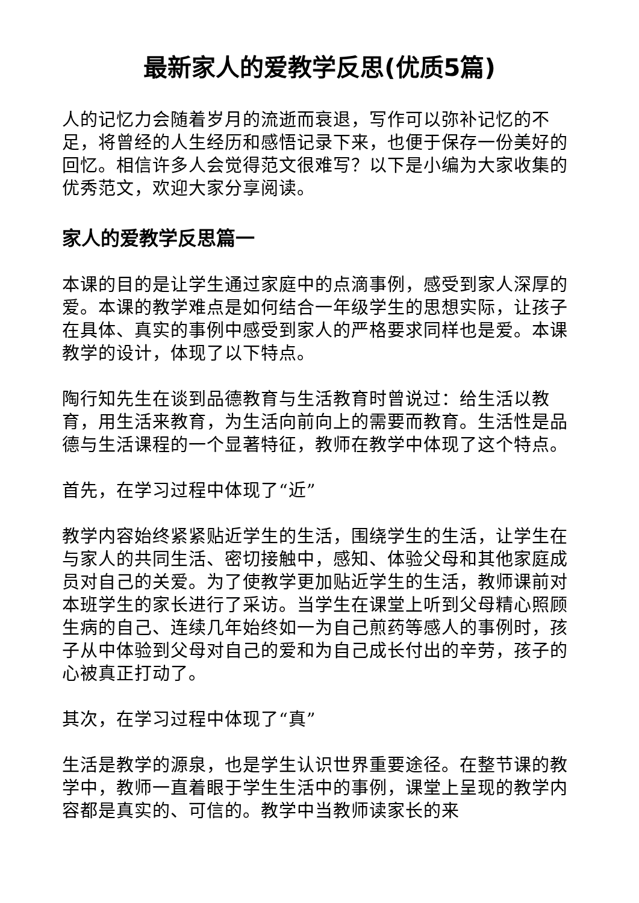最新家人的爱教学反思(优质5篇)
人的记忆力会随着岁月的流逝而衰退，写作可以弥补记忆的不足，将曾经的人生经历和感悟记录下来，也便于保存一份美好的回忆。相信许多人会觉得范文很难写？以下是小编为大家收集的优秀范文，欢迎大家分享阅读。
家人的爱教学反思篇一
本课的目的是让学生通过家庭中的点滴事例，感受到家人深厚的爱。本课的教学难点是如何结合一年级学生的思想实际，让孩子在具体、真实的事例中感受到家人的严格要求同样也是爱。本课教学的设计，体现了以下特点。
陶行知先生在谈到品德教育与生活教育时曾说过：给生活以教育，用生活来教育，为生活向前向上的需要而教育。生活性是品德与生活课程的一个显著特征，教师在教学中体现了这个特点。
首先，在学习过程中体现了“近”
教学内容始终紧紧贴近学生的生活，围绕学生的生活，让学生在与家人的共同生活、密切接触中，感知、体验父母和其他家庭成员对自己的关爱。为了使教学更加贴近学生的生活，教师课前对本班学生的家长进行了采访。当学生在课堂上听到父母精心照顾生病的自己、连续几年始终如一为自己煎药等感人的事例时，孩子从中体验到父母对自己的爱和为自己成长付出的辛劳，孩子的心被真正打动了。
其次，在学习过程中体现了“真”
生活是教学的源泉，也是学生认识世界重要途径。在整节课的教学中，教师一直着眼于学生生活中的事例，课堂上呈现的教学内容都是真实的、可信的。教学中当教师读家长的来